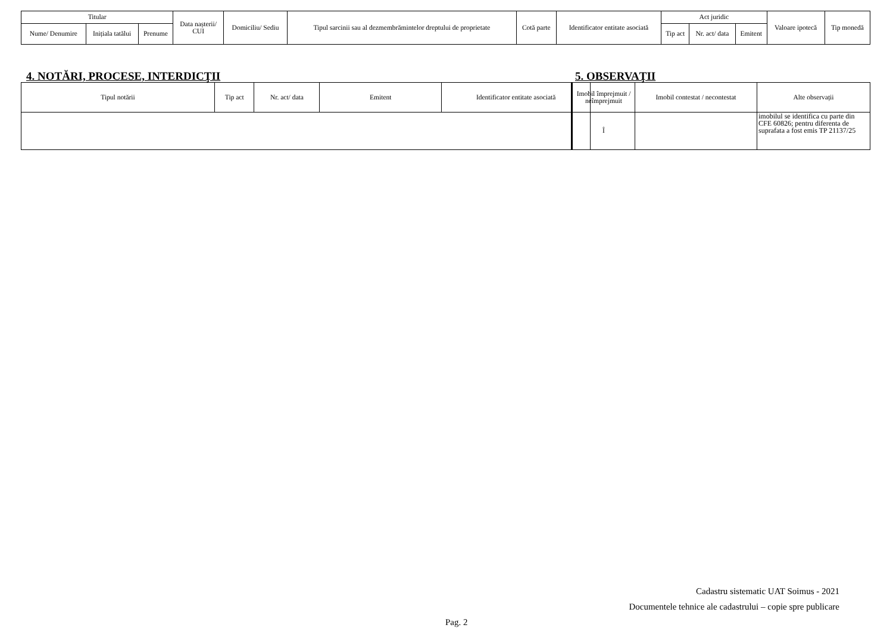| Titular | | | Data nașterii/ CUI | Domiciliu/ Sediu | Tipul sarcinii sau al dezmembrămintelor dreptului de proprietate | Cotă parte | Identificator entitate asociată | Act juridic | | | Valoare ipotecă | Tip monedă |
| --- | --- | --- | --- | --- | --- | --- | --- | --- | --- | --- | --- | --- |
| Nume/ Denumire | Inițiala tatălui | Prenume | | | | | | Tip act | Nr. act/ data | Emitent | | |
4. NOTĂRI, PROCESE, INTERDICŢII
5. OBSERVAŢII
| Tipul notării | Tip act | Nr. act/ data | Emitent | Identificator entitate asociată |
| --- | --- | --- | --- | --- |
| Imobil împrejmuit / neîmprejmuit | Imobil contestat / necontestat | Alte observații |
| --- | --- | --- |
| Î | | imobilul se identifica cu parte din CFE 60826; pentru diferenta de suprafata a fost emis TP 21137/25 |
Cadastru sistematic UAT Soimus - 2021
Documentele tehnice ale cadastrului – copie spre publicare
Pag. 2